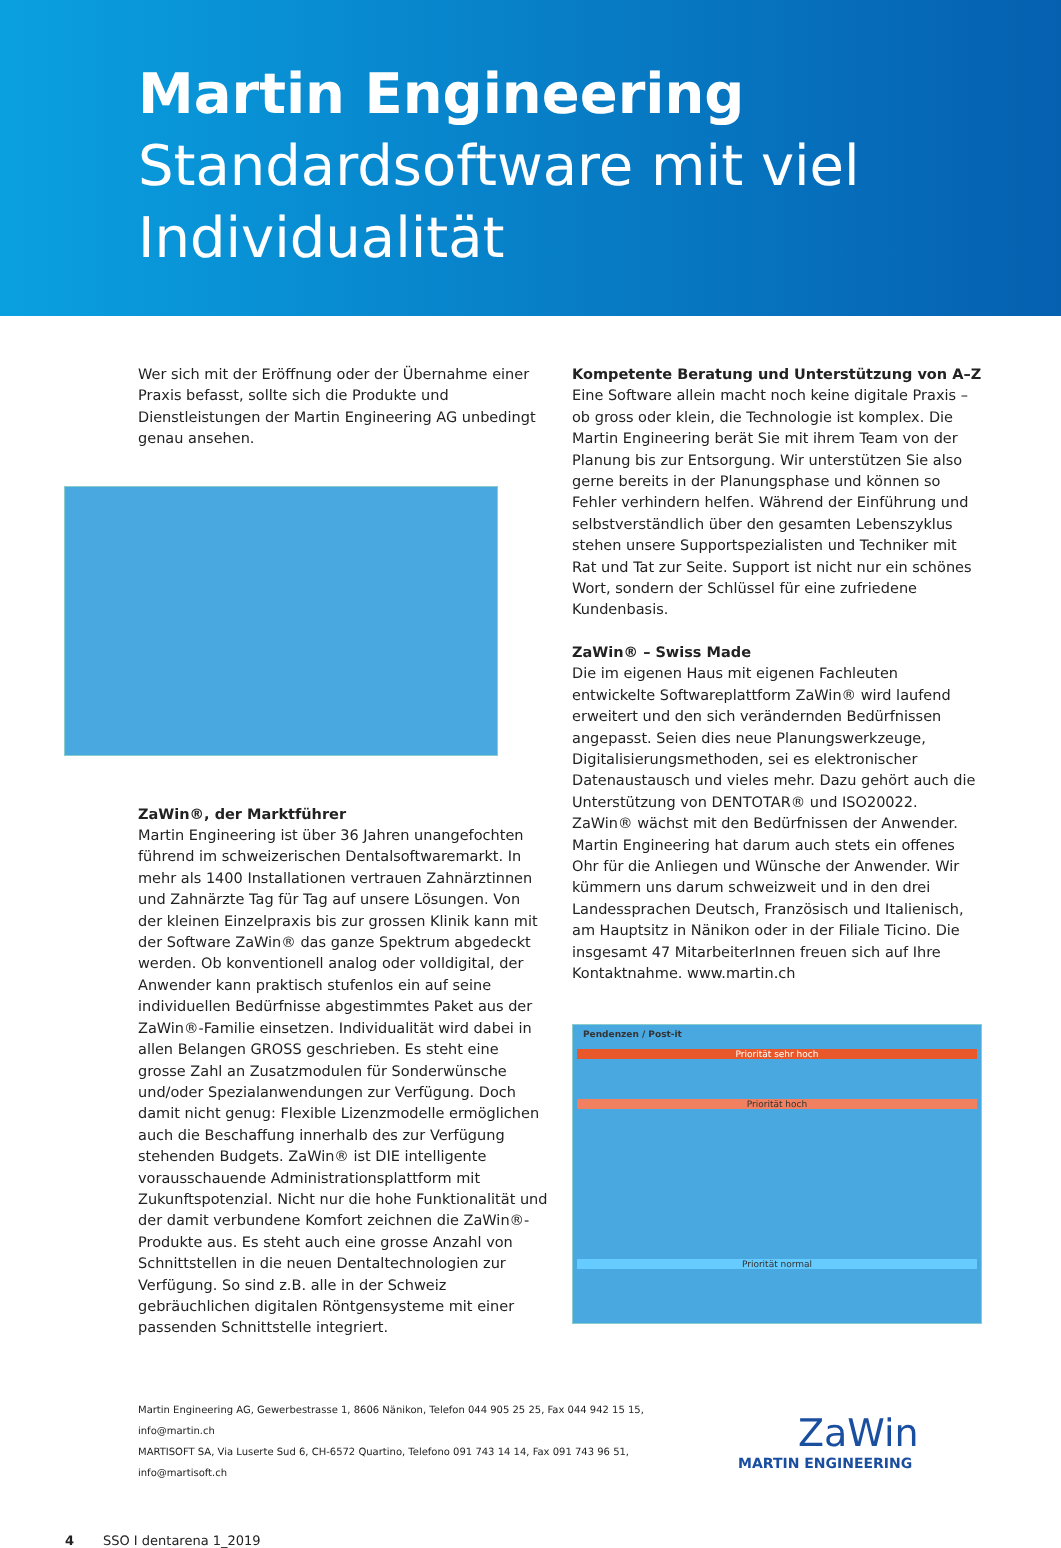Martin Engineering
Standardsoftware mit viel Individualität
Wer sich mit der Eröffnung oder der Übernahme einer Praxis befasst, sollte sich die Produkte und Dienstleistungen der Martin Engineering AG unbedingt genau ansehen.
ZaWin®, der Marktführer
Martin Engineering ist über 36 Jahren unangefochten führend im schweizerischen Dentalsoftwaremarkt. In mehr als 1400 Installationen vertrauen Zahnärztinnen und Zahnärzte Tag für Tag auf unsere Lösungen. Von der kleinen Einzelpraxis bis zur grossen Klinik kann mit der Software ZaWin® das ganze Spektrum abgedeckt werden. Ob konventionell analog oder volldigital, der Anwender kann praktisch stufenlos ein auf seine individuellen Bedürfnisse abgestimmtes Paket aus der ZaWin®-Familie einsetzen. Individualität wird dabei in allen Belangen GROSS geschrieben. Es steht eine grosse Zahl an Zusatzmodulen für Sonderwünsche und/oder Spezialanwendungen zur Verfügung. Doch damit nicht genug: Flexible Lizenzmodelle ermöglichen auch die Beschaffung innerhalb des zur Verfügung stehenden Budgets. ZaWin® ist DIE intelligente vorausschauende Administrationsplattform mit Zukunftspotenzial. Nicht nur die hohe Funktionalität und der damit verbundene Komfort zeichnen die ZaWin®-Produkte aus. Es steht auch eine grosse Anzahl von Schnittstellen in die neuen Dentaltechnologien zur Verfügung. So sind z.B. alle in der Schweiz gebräuchlichen digitalen Röntgensysteme mit einer passenden Schnittstelle integriert.
Kompetente Beratung und Unterstützung von A–Z
Eine Software allein macht noch keine digitale Praxis – ob gross oder klein, die Technologie ist komplex. Die Martin Engineering berät Sie mit ihrem Team von der Planung bis zur Entsorgung. Wir unterstützen Sie also gerne bereits in der Planungsphase und können so Fehler verhindern helfen. Während der Einführung und selbstverständlich über den gesamten Lebenszyklus stehen unsere Supportspezialisten und Techniker mit Rat und Tat zur Seite. Support ist nicht nur ein schönes Wort, sondern der Schlüssel für eine zufriedene Kundenbasis.
ZaWin® – Swiss Made
Die im eigenen Haus mit eigenen Fachleuten entwickelte Softwareplattform ZaWin® wird laufend erweitert und den sich verändernden Bedürfnissen angepasst. Seien dies neue Planungswerkzeuge, Digitalisierungsmethoden, sei es elektronischer Datenaustausch und vieles mehr. Dazu gehört auch die Unterstützung von DENTOTAR® und ISO20022. ZaWin® wächst mit den Bedürfnissen der Anwender. Martin Engineering hat darum auch stets ein offenes Ohr für die Anliegen und Wünsche der Anwender. Wir kümmern uns darum schweizweit und in den drei Landessprachen Deutsch, Französisch und Italienisch, am Hauptsitz in Nänikon oder in der Filiale Ticino. Die insgesamt 47 MitarbeiterInnen freuen sich auf Ihre Kontaktnahme. www.martin.ch
Pendenzen / Post-it
Priorität sehr hoch
Priorität hoch
Priorität normal
Martin Engineering AG, Gewerbestrasse 1, 8606 Nänikon, Telefon 044 905 25 25, Fax 044 942 15 15, info@martin.ch
MARTISOFT SA, Via Luserte Sud 6, CH-6572 Quartino, Telefono 091 743 14 14, Fax 091 743 96 51, info@martisoft.ch
ZaWin
MARTIN ENGINEERING
4 SSO I dentarena 1_2019